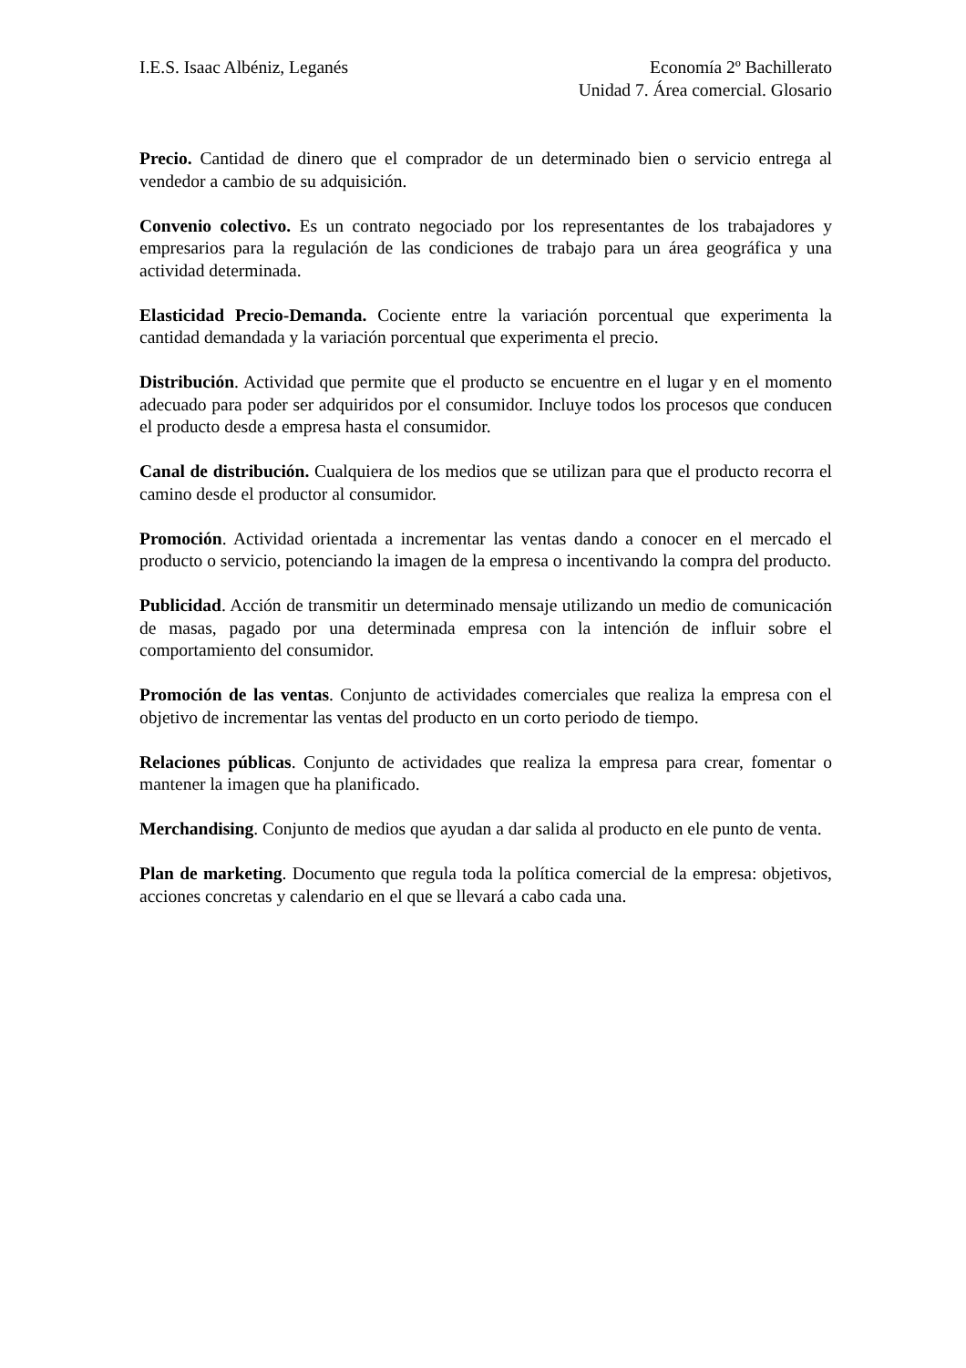I.E.S. Isaac Albéniz, Leganés Economía 2º Bachillerato
Unidad 7. Área comercial. Glosario
Precio. Cantidad de dinero que el comprador de un determinado bien o servicio entrega al vendedor a cambio de su adquisición.
Convenio colectivo. Es un contrato negociado por los representantes de los trabajadores y empresarios para la regulación de las condiciones de trabajo para un área geográfica y una actividad determinada.
Elasticidad Precio-Demanda. Cociente entre la variación porcentual que experimenta la cantidad demandada y la variación porcentual que experimenta el precio.
Distribución. Actividad que permite que el producto se encuentre en el lugar y en el momento adecuado para poder ser adquiridos por el consumidor. Incluye todos los procesos que conducen el producto desde a empresa hasta el consumidor.
Canal de distribución. Cualquiera de los medios que se utilizan para que el producto recorra el camino desde el productor al consumidor.
Promoción. Actividad orientada a incrementar las ventas dando a conocer en el mercado el producto o servicio, potenciando la imagen de la empresa o incentivando la compra del producto.
Publicidad. Acción de transmitir un determinado mensaje utilizando un medio de comunicación de masas, pagado por una determinada empresa con la intención de influir sobre el comportamiento del consumidor.
Promoción de las ventas. Conjunto de actividades comerciales que realiza la empresa con el objetivo de incrementar las ventas del producto en un corto periodo de tiempo.
Relaciones públicas. Conjunto de actividades que realiza la empresa para crear, fomentar o mantener la imagen que ha planificado.
Merchandising. Conjunto de medios que ayudan a dar salida al producto en ele punto de venta.
Plan de marketing. Documento que regula toda la política comercial de la empresa: objetivos, acciones concretas y calendario en el que se llevará a cabo cada una.